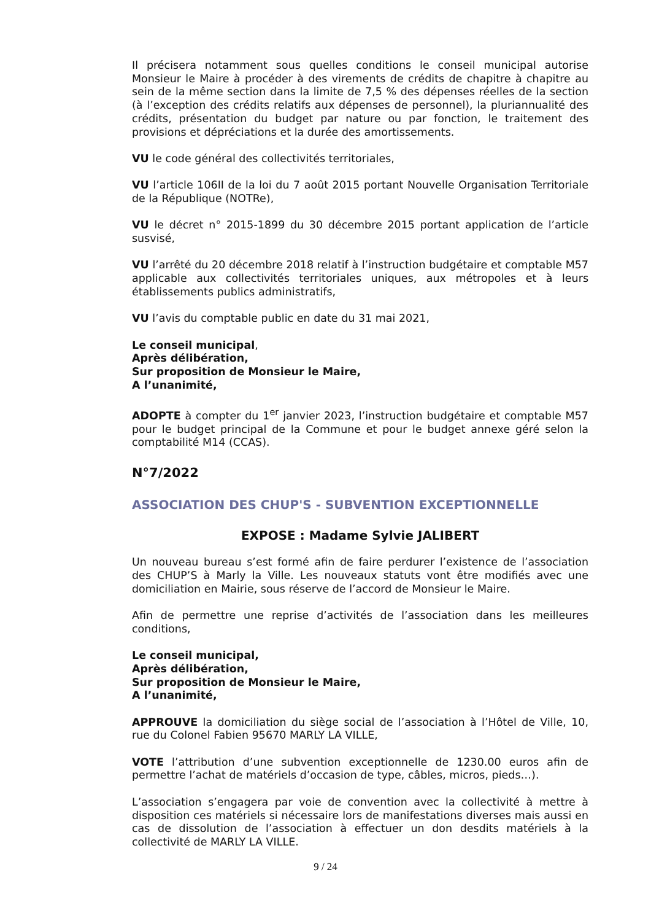Il précisera notamment sous quelles conditions le conseil municipal autorise Monsieur le Maire à procéder à des virements de crédits de chapitre à chapitre au sein de la même section dans la limite de 7,5 % des dépenses réelles de la section (à l’exception des crédits relatifs aux dépenses de personnel), la pluriannualité des crédits, présentation du budget par nature ou par fonction, le traitement des provisions et dépréciations et la durée des amortissements.
VU le code général des collectivités territoriales,
VU l’article 106II de la loi du 7 août 2015 portant Nouvelle Organisation Territoriale de la République (NOTRe),
VU le décret n° 2015-1899 du 30 décembre 2015 portant application de l’article susvisé,
VU l’arrêté du 20 décembre 2018 relatif à l’instruction budgétaire et comptable M57 applicable aux collectivités territoriales uniques, aux métropoles et à leurs établissements publics administratifs,
VU l’avis du comptable public en date du 31 mai 2021,
Le conseil municipal,
Après délibération,
Sur proposition de Monsieur le Maire,
A l’unanimité,
ADOPTE à compter du 1<sup>er</sup> janvier 2023, l’instruction budgétaire et comptable M57 pour le budget principal de la Commune et pour le budget annexe géré selon la comptabilité M14 (CCAS).
N°7/2022
ASSOCIATION DES CHUP'S - SUBVENTION EXCEPTIONNELLE
EXPOSE : Madame Sylvie JALIBERT
Un nouveau bureau s’est formé afin de faire perdurer l’existence de l’association des CHUP’S à Marly la Ville. Les nouveaux statuts vont être modifiés avec une domiciliation en Mairie, sous réserve de l’accord de Monsieur le Maire.
Afin de permettre une reprise d’activités de l’association dans les meilleures conditions,
Le conseil municipal,
Après délibération,
Sur proposition de Monsieur le Maire,
A l’unanimité,
APPROUVE la domiciliation du siège social de l’association à l’Hôtel de Ville, 10, rue du Colonel Fabien 95670 MARLY LA VILLE,
VOTE l’attribution d’une subvention exceptionnelle de 1230.00 euros afin de permettre l’achat de matériels d’occasion de type, câbles, micros, pieds…).
L’association s’engagera par voie de convention avec la collectivité à mettre à disposition ces matériels si nécessaire lors de manifestations diverses mais aussi en cas de dissolution de l’association à effectuer un don desdits matériels à la collectivité de MARLY LA VILLE.
9 / 24